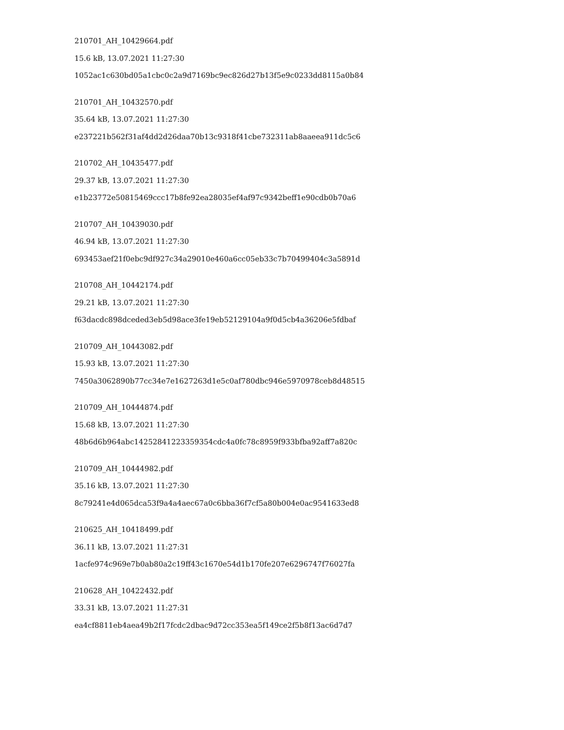210701_AH_10429664.pdf
15.6 kB, 13.07.2021 11:27:30
1052ac1c630bd05a1cbc0c2a9d7169bc9ec826d27b13f5e9c0233dd8115a0b84
210701_AH_10432570.pdf
35.64 kB, 13.07.2021 11:27:30
e237221b562f31af4dd2d26daa70b13c9318f41cbe732311ab8aaeea911dc5c6
210702_AH_10435477.pdf
29.37 kB, 13.07.2021 11:27:30
e1b23772e50815469ccc17b8fe92ea28035ef4af97c9342beff1e90cdb0b70a6
210707_AH_10439030.pdf
46.94 kB, 13.07.2021 11:27:30
693453aef21f0ebc9df927c34a29010e460a6cc05eb33c7b70499404c3a5891d
210708_AH_10442174.pdf
29.21 kB, 13.07.2021 11:27:30
f63dacdc898dceded3eb5d98ace3fe19eb52129104a9f0d5cb4a36206e5fdbaf
210709_AH_10443082.pdf
15.93 kB, 13.07.2021 11:27:30
7450a3062890b77cc34e7e1627263d1e5c0af780dbc946e5970978ceb8d48515
210709_AH_10444874.pdf
15.68 kB, 13.07.2021 11:27:30
48b6d6b964abc14252841223359354cdc4a0fc78c8959f933bfba92aff7a820c
210709_AH_10444982.pdf
35.16 kB, 13.07.2021 11:27:30
8c79241e4d065dca53f9a4a4aec67a0c6bba36f7cf5a80b004e0ac9541633ed8
210625_AH_10418499.pdf
36.11 kB, 13.07.2021 11:27:31
1acfe974c969e7b0ab80a2c19ff43c1670e54d1b170fe207e6296747f76027fa
210628_AH_10422432.pdf
33.31 kB, 13.07.2021 11:27:31
ea4cf8811eb4aea49b2f17fcdc2dbac9d72cc353ea5f149ce2f5b8f13ac6d7d7